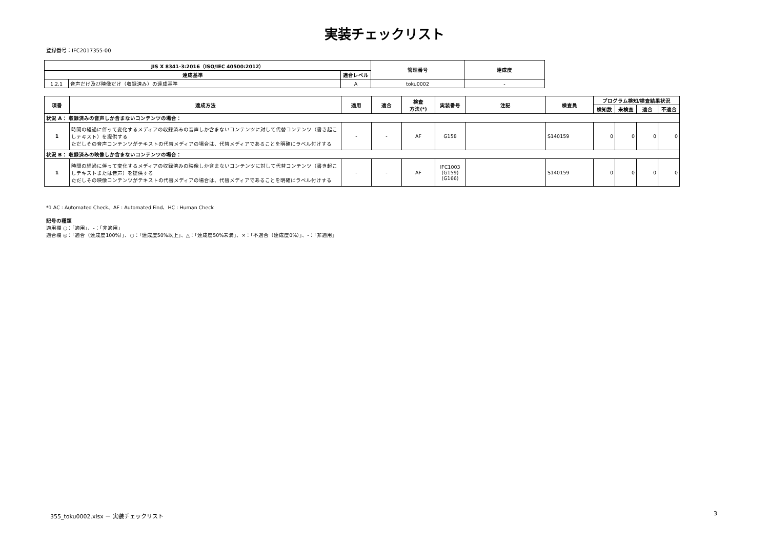実装チェックリスト
登録番号：IFC2017355-00
| JIS X 8341-3:2016（ISO/IEC 40500:2012） | | | 管理番号 | 達成度 |
| --- | --- | --- | --- | --- |
| 達成基準 | | 適合レベル | | |
| 1.2.1 | 音声だけ及び映像だけ（収録済み）の達成基準 | A | toku0002 | - |
| 項番 | 達成方法 | 適用 | 適合 | 検査 方法(*) | 実装番号 | 注記 | 検査員 | プログラム検知/検査結果状況 | | | |
| --- | --- | --- | --- | --- | --- | --- | --- | --- | --- | --- | --- |
| | | | | | | | | 検知数 | 未検査 | 適合 | 不適合 |
| 状況 A： 収録済みの音声しか含まないコンテンツの場合： | | | | | | | | | | | |
| 1 | 時間の経過に伴って変化するメディアの収録済みの音声しか含まないコンテンツに対して代替コンテンツ（書き起こしテキスト）を提供する ただしその音声コンテンツがテキストの代替メディアの場合は、代替メディアであることを明確にラベル付けする | - | - | AF | G158 | | S140159 | 0 | 0 | 0 | 0 |
| 状況 B： 収録済みの映像しか含まないコンテンツの場合： | | | | | | | | | | | |
| 1 | 時間の経過に伴って変化するメディアの収録済みの映像しか含まないコンテンツに対して代替コンテンツ（書き起こしテキストまたは音声）を提供する ただしその映像コンテンツがテキストの代替メディアの場合は、代替メディアであることを明確にラベル付けする | - | - | AF | IFC1003 (G159) (G166) | | S140159 | 0 | 0 | 0 | 0 |
*1 AC : Automated Check、AF : Automated Find、HC : Human Check
記号の種類
適用欄 ○：「適用」、-：「非適用」
適合欄 ◎：「適合（達成度100%）」、○：「達成度50%以上」、△：「達成度50%未満」、×：「不適合（達成度0%）」、-：「非適用」
355_toku0002.xlsx － 実装チェックリスト
3